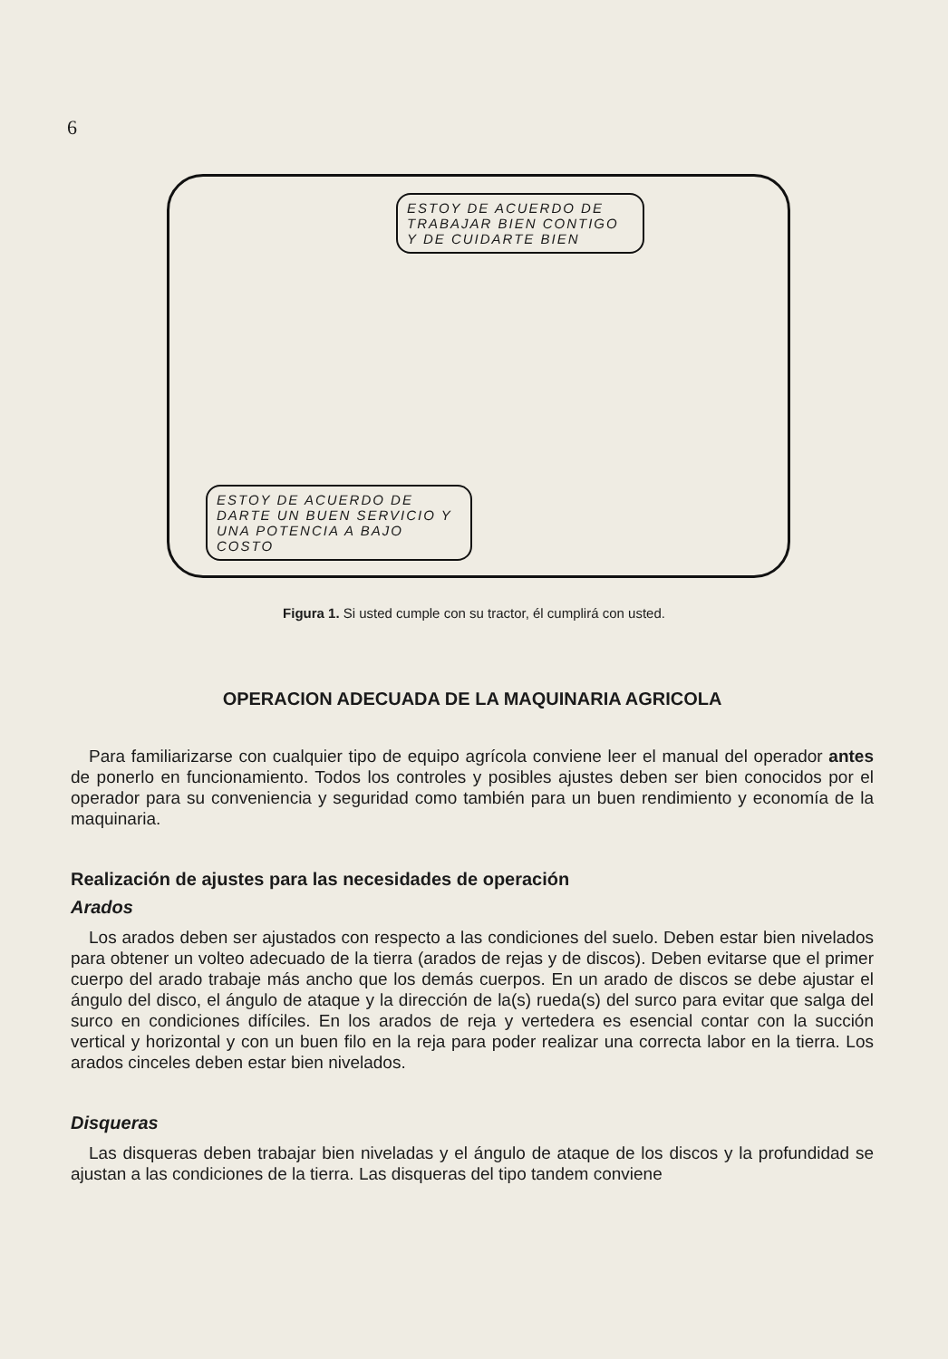6
ESTOY DE ACUERDO DE TRABAJAR BIEN CONTIGO Y DE CUIDARTE BIEN
ESTOY DE ACUERDO DE DARTE UN BUEN SERVICIO Y UNA POTENCIA A BAJO COSTO
Figura 1. Si usted cumple con su tractor, él cumplirá con usted.
OPERACION ADECUADA DE LA MAQUINARIA AGRICOLA
Para familiarizarse con cualquier tipo de equipo agrícola conviene leer el manual del operador antes de ponerlo en funcionamiento. Todos los controles y posibles ajustes deben ser bien conocidos por el operador para su conveniencia y seguridad como también para un buen rendimiento y economía de la maquinaria.
Realización de ajustes para las necesidades de operación
Arados
Los arados deben ser ajustados con respecto a las condiciones del suelo. Deben estar bien nivelados para obtener un volteo adecuado de la tierra (arados de rejas y de discos). Deben evitarse que el primer cuerpo del arado trabaje más ancho que los demás cuerpos. En un arado de discos se debe ajustar el ángulo del disco, el ángulo de ataque y la dirección de la(s) rueda(s) del surco para evitar que salga del surco en condiciones difíciles. En los arados de reja y vertedera es esencial contar con la succión vertical y horizontal y con un buen filo en la reja para poder realizar una correcta labor en la tierra. Los arados cinceles deben estar bien nivelados.
Disqueras
Las disqueras deben trabajar bien niveladas y el ángulo de ataque de los discos y la profundidad se ajustan a las condiciones de la tierra. Las disqueras del tipo tandem conviene